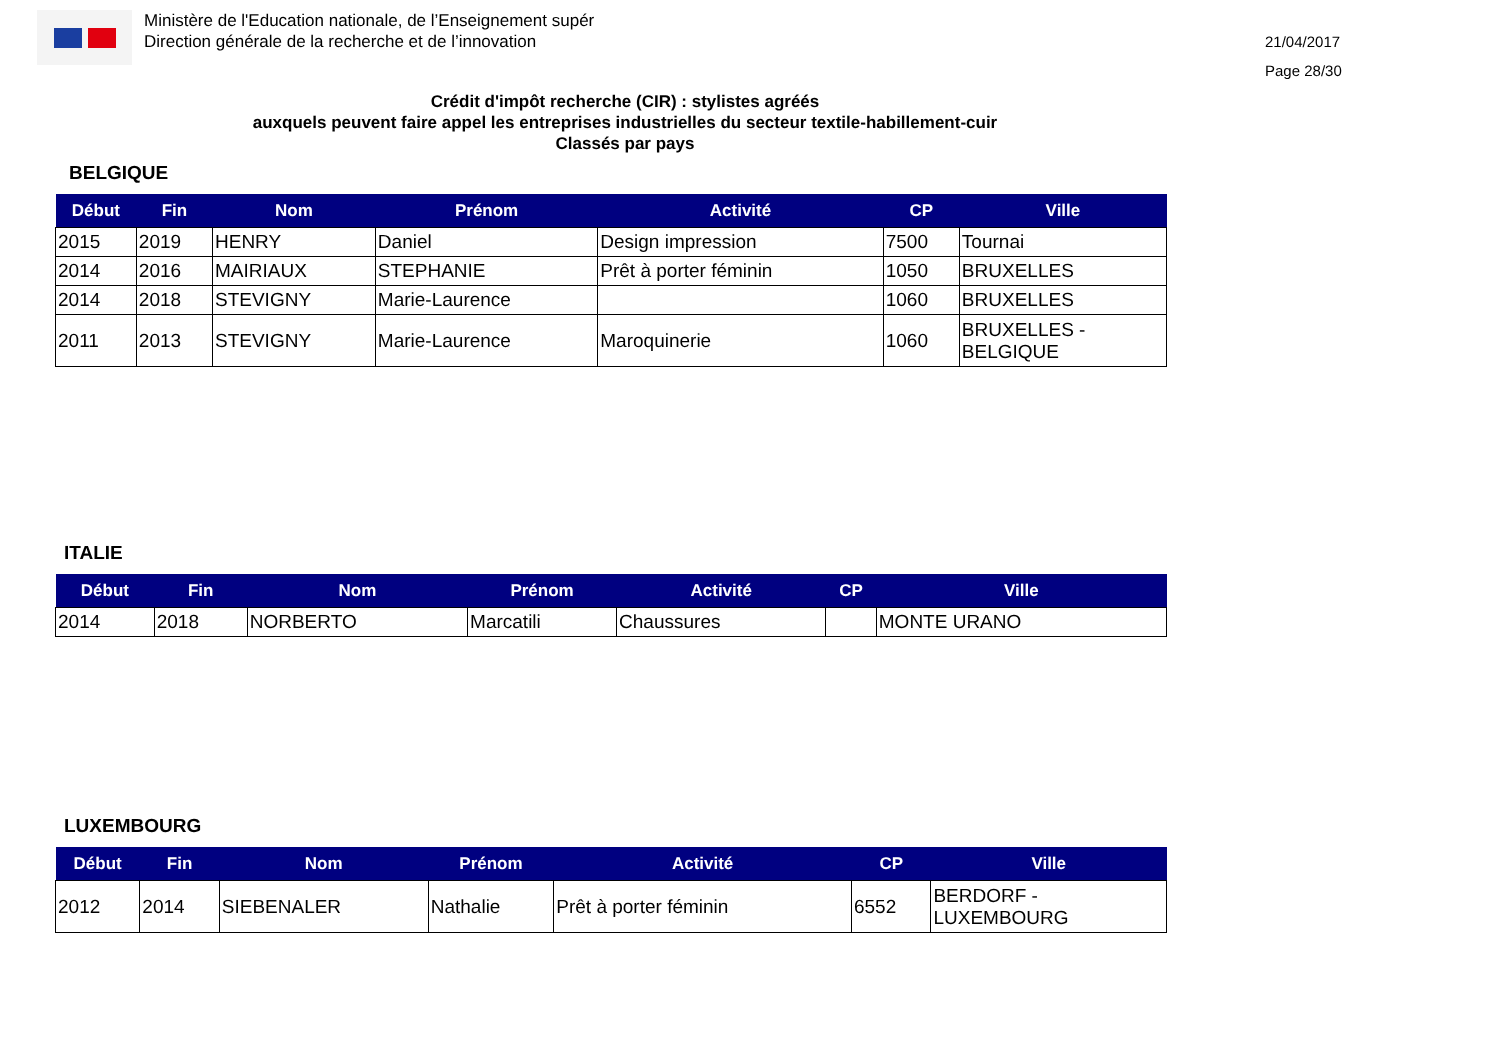Ministère de l'Education nationale, de l’Enseignement supér
Direction générale de la recherche et de l’innovation
21/04/2017
Page 28/30
Crédit d'impôt recherche (CIR) : stylistes agréés
auxquels peuvent faire appel les entreprises industrielles du secteur textile-habillement-cuir
Classés par pays
BELGIQUE
| Début | Fin | Nom | Prénom | Activité | CP | Ville |
| --- | --- | --- | --- | --- | --- | --- |
| 2015 | 2019 | HENRY | Daniel | Design impression | 7500 | Tournai |
| 2014 | 2016 | MAIRIAUX | STEPHANIE | Prêt à porter féminin | 1050 | BRUXELLES |
| 2014 | 2018 | STEVIGNY | Marie-Laurence | | 1060 | BRUXELLES |
| 2011 | 2013 | STEVIGNY | Marie-Laurence | Maroquinerie | 1060 | BRUXELLES - BELGIQUE |
ITALIE
| Début | Fin | Nom | Prénom | Activité | CP | Ville |
| --- | --- | --- | --- | --- | --- | --- |
| 2014 | 2018 | NORBERTO | Marcatili | Chaussures | | MONTE URANO |
LUXEMBOURG
| Début | Fin | Nom | Prénom | Activité | CP | Ville |
| --- | --- | --- | --- | --- | --- | --- |
| 2012 | 2014 | SIEBENALER | Nathalie | Prêt à porter féminin | 6552 | BERDORF - LUXEMBOURG |